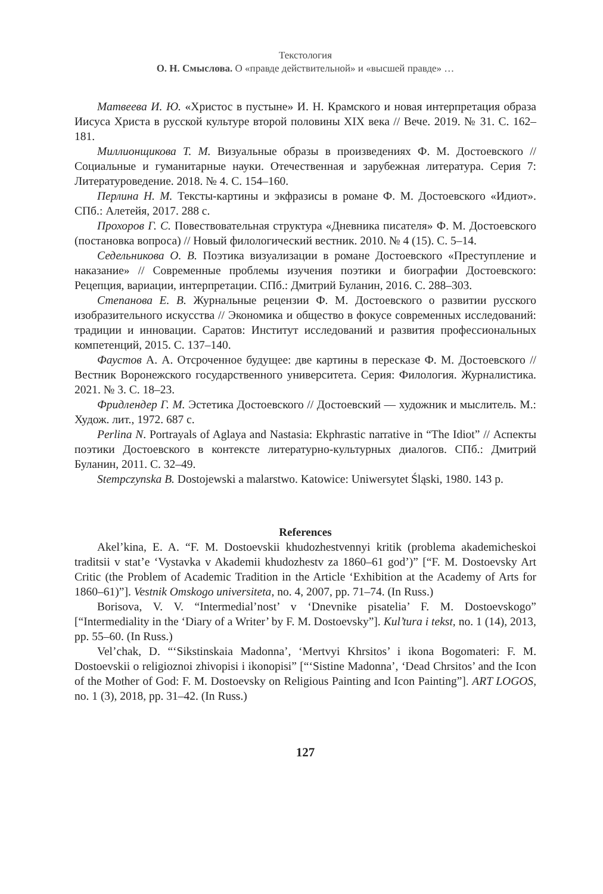Текстология
О. Н. Смыслова. О «правде действительной» и «высшей правде» …
Матвеева И. Ю. «Христос в пустыне» И. Н. Крамского и новая интерпретация образа Иисуса Христа в русской культуре второй половины XIX века // Вече. 2019. № 31. С. 162–181.
Миллионщикова Т. М. Визуальные образы в произведениях Ф. М. Достоевского // Социальные и гуманитарные науки. Отечественная и зарубежная литература. Серия 7: Литературоведение. 2018. № 4. С. 154–160.
Перлина Н. М. Тексты-картины и экфразисы в романе Ф. М. Достоевского «Идиот». СПб.: Алетейя, 2017. 288 с.
Прохоров Г. С. Повествовательная структура «Дневника писателя» Ф. М. Достоевского (постановка вопроса) // Новый филологический вестник. 2010. № 4 (15). С. 5–14.
Седельникова О. В. Поэтика визуализации в романе Достоевского «Преступление и наказание» // Современные проблемы изучения поэтики и биографии Достоевского: Рецепция, вариации, интерпретации. СПб.: Дмитрий Буланин, 2016. С. 288–303.
Степанова Е. В. Журнальные рецензии Ф. М. Достоевского о развитии русского изобразительного искусства // Экономика и общество в фокусе современных исследований: традиции и инновации. Саратов: Институт исследований и развития профессиональных компетенций, 2015. С. 137–140.
Фаустов А. А. Отсроченное будущее: две картины в пересказе Ф. М. Достоевского // Вестник Воронежского государственного университета. Серия: Филология. Журналистика. 2021. № 3. С. 18–23.
Фридлендер Г. М. Эстетика Достоевского // Достоевский — художник и мыслитель. М.: Худож. лит., 1972. 687 с.
Perlina N. Portrayals of Aglaya and Nastasia: Ekphrastic narrative in “The Idiot” // Аспекты поэтики Достоевского в контексте литературно-культурных диалогов. СПб.: Дмитрий Буланин, 2011. С. 32–49.
Stempczynska B. Dostojewski a malarstwo. Katowice: Uniwersytet Śląski, 1980. 143 p.
References
Akel’kina, E. A. “F. M. Dostoevskii khudozhestvennyi kritik (problema akademicheskoi traditsii v stat’e ‘Vystavka v Akademii khudozhestv za 1860–61 god’)” [“F. M. Dostoevsky Art Critic (the Problem of Academic Tradition in the Article ‘Exhibition at the Academy of Arts for 1860–61)”]. Vestnik Omskogo universiteta, no. 4, 2007, pp. 71–74. (In Russ.)
Borisova, V. V. “Intermedial’nost’ v ‘Dnevnike pisatelia’ F. M. Dostoevskogo” [“Intermediality in the ‘Diary of a Writer’ by F. M. Dostoevsky”]. Kul’tura i tekst, no. 1 (14), 2013, pp. 55–60. (In Russ.)
Vel’chak, D. “‘Sikstinskaia Madonna’, ‘Mertvyi Khrsitos’ i ikona Bogomateri: F. M. Dostoevskii o religioznoi zhivopisi i ikonopisi” [“‘Sistine Madonna’, ‘Dead Chrsitos’ and the Icon of the Mother of God: F. M. Dostoevsky on Religious Painting and Icon Painting”]. ART LOGOS, no. 1 (3), 2018, pp. 31–42. (In Russ.)
127